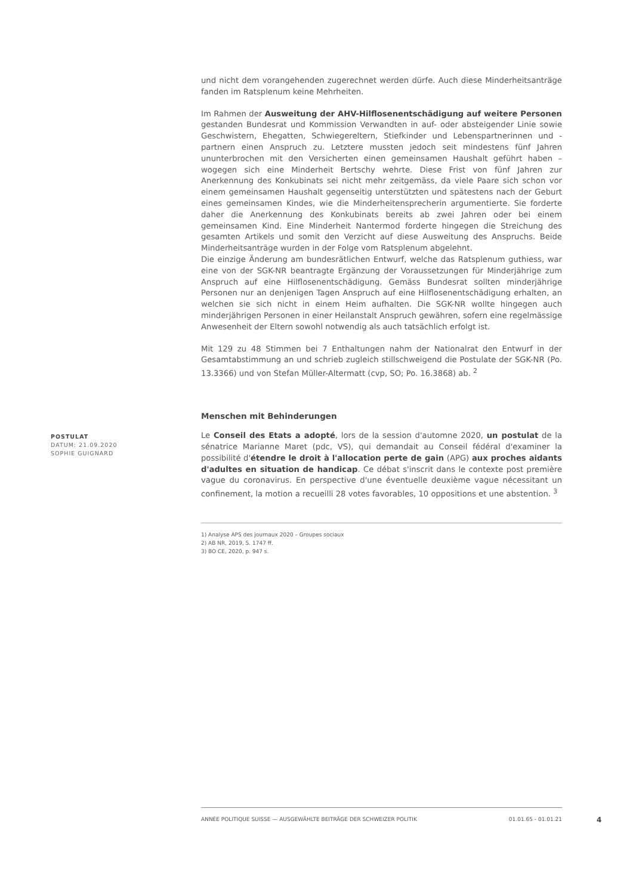und nicht dem vorangehenden zugerechnet werden dürfe. Auch diese Minderheitsanträge fanden im Ratsplenum keine Mehrheiten.
Im Rahmen der Ausweitung der AHV-Hilflosenentschädigung auf weitere Personen gestanden Bundesrat und Kommission Verwandten in auf- oder absteigender Linie sowie Geschwistern, Ehegatten, Schwiegereltern, Stiefkinder und Lebenspartnerinnen und -partnern einen Anspruch zu. Letztere mussten jedoch seit mindestens fünf Jahren ununterbrochen mit den Versicherten einen gemeinsamen Haushalt geführt haben – wogegen sich eine Minderheit Bertschy wehrte. Diese Frist von fünf Jahren zur Anerkennung des Konkubinats sei nicht mehr zeitgemäss, da viele Paare sich schon vor einem gemeinsamen Haushalt gegenseitig unterstützten und spätestens nach der Geburt eines gemeinsamen Kindes, wie die Minderheitensprecherin argumentierte. Sie forderte daher die Anerkennung des Konkubinats bereits ab zwei Jahren oder bei einem gemeinsamen Kind. Eine Minderheit Nantermod forderte hingegen die Streichung des gesamten Artikels und somit den Verzicht auf diese Ausweitung des Anspruchs. Beide Minderheitsanträge wurden in der Folge vom Ratsplenum abgelehnt.
Die einzige Änderung am bundesrätlichen Entwurf, welche das Ratsplenum guthiess, war eine von der SGK-NR beantragte Ergänzung der Voraussetzungen für Minderjährige zum Anspruch auf eine Hilflosenentschädigung. Gemäss Bundesrat sollten minderjährige Personen nur an denjenigen Tagen Anspruch auf eine Hilflosenentschädigung erhalten, an welchen sie sich nicht in einem Heim aufhalten. Die SGK-NR wollte hingegen auch minderjährigen Personen in einer Heilanstalt Anspruch gewähren, sofern eine regelmässige Anwesenheit der Eltern sowohl notwendig als auch tatsächlich erfolgt ist.
Mit 129 zu 48 Stimmen bei 7 Enthaltungen nahm der Nationalrat den Entwurf in der Gesamtabstimmung an und schrieb zugleich stillschweigend die Postulate der SGK-NR (Po. 13.3366) und von Stefan Müller-Altermatt (cvp, SO; Po. 16.3868) ab. <sup>2</sup>
Menschen mit Behinderungen
POSTULAT
DATUM: 21.09.2020
SOPHIE GUIGNARD
Le Conseil des Etats a adopté, lors de la session d'automne 2020, un postulat de la sénatrice Marianne Maret (pdc, VS), qui demandait au Conseil fédéral d'examiner la possibilité d'étendre le droit à l'allocation perte de gain (APG) aux proches aidants d'adultes en situation de handicap. Ce débat s'inscrit dans le contexte post première vague du coronavirus. En perspective d'une éventuelle deuxième vague nécessitant un confinement, la motion a recueilli 28 votes favorables, 10 oppositions et une abstention. <sup>3</sup>
1) Analyse APS des journaux 2020 – Groupes sociaux
2) AB NR, 2019, S. 1747 ff.
3) BO CE, 2020, p. 947 s.
ANNÉE POLITIQUE SUISSE — AUSGEWÄHLTE BEITRÄGE DER SCHWEIZER POLITIK 01.01.65 - 01.01.21
4